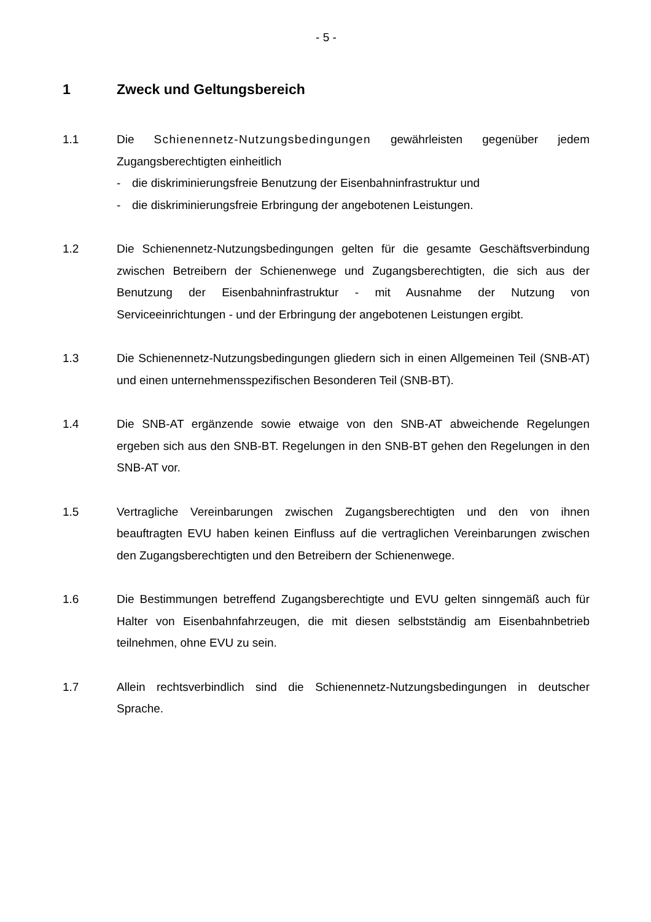- 5 -
1 Zweck und Geltungsbereich
1.1 Die Schienennetz-Nutzungsbedingungen gewährleisten gegenüber jedem Zugangsberechtigten einheitlich
- die diskriminierungsfreie Benutzung der Eisenbahninfrastruktur und
- die diskriminierungsfreie Erbringung der angebotenen Leistungen.
1.2 Die Schienennetz-Nutzungsbedingungen gelten für die gesamte Geschäftsverbindung zwischen Betreibern der Schienenwege und Zugangsberechtigten, die sich aus der Benutzung der Eisenbahninfrastruktur - mit Ausnahme der Nutzung von Serviceeinrichtungen - und der Erbringung der angebotenen Leistungen ergibt.
1.3 Die Schienennetz-Nutzungsbedingungen gliedern sich in einen Allgemeinen Teil (SNB-AT) und einen unternehmensspezifischen Besonderen Teil (SNB-BT).
1.4 Die SNB-AT ergänzende sowie etwaige von den SNB-AT abweichende Regelungen ergeben sich aus den SNB-BT. Regelungen in den SNB-BT gehen den Regelungen in den SNB-AT vor.
1.5 Vertragliche Vereinbarungen zwischen Zugangsberechtigten und den von ihnen beauftragten EVU haben keinen Einfluss auf die vertraglichen Vereinbarungen zwischen den Zugangsberechtigten und den Betreibern der Schienenwege.
1.6 Die Bestimmungen betreffend Zugangsberechtigte und EVU gelten sinngemäß auch für Halter von Eisenbahnfahrzeugen, die mit diesen selbstständig am Eisenbahnbetrieb teilnehmen, ohne EVU zu sein.
1.7 Allein rechtsverbindlich sind die Schienennetz-Nutzungsbedingungen in deutscher Sprache.